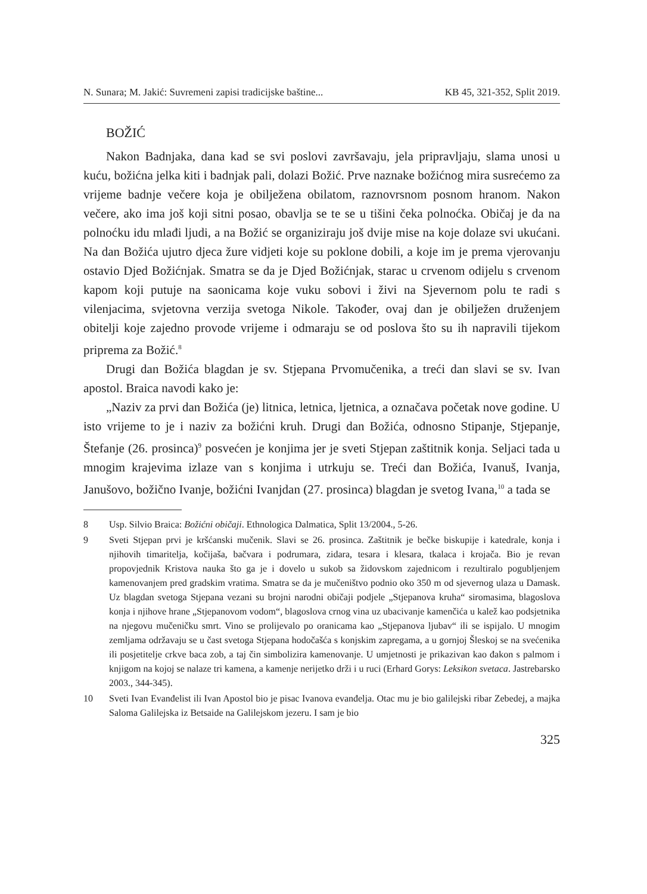N. Sunara; M. Jakić: Suvremeni zapisi tradicijske baštine... KB 45, 321-352, Split 2019.
BOŽIĆ
Nakon Badnjaka, dana kad se svi poslovi završavaju, jela pripravljaju, slama unosi u kuću, božićna jelka kiti i badnjak pali, dolazi Božić. Prve naznake božićnog mira susrećemo za vrijeme badnje večere koja je obilježena obilatom, raznovrsnom posnom hranom. Nakon večere, ako ima još koji sitni posao, obavlja se te se u tišini čeka polnoćka. Običaj je da na polnoćku idu mlađi ljudi, a na Božić se organiziraju još dvije mise na koje dolaze svi ukućani. Na dan Božića ujutro djeca žure vidjeti koje su poklone dobili, a koje im je prema vjerovanju ostavio Djed Božićnjak. Smatra se da je Djed Božićnjak, starac u crvenom odijelu s crvenom kapom koji putuje na saonicama koje vuku sobovi i živi na Sjevernom polu te radi s vilenjacima, svjetovna verzija svetoga Nikole. Također, ovaj dan je obilježen druženjem obitelji koje zajedno provode vrijeme i odmaraju se od poslova što su ih napravili tijekom priprema za Božić.<sup>8</sup>
Drugi dan Božića blagdan je sv. Stjepana Prvomučenika, a treći dan slavi se sv. Ivan apostol. Braica navodi kako je:
„Naziv za prvi dan Božića (je) litnica, letnica, ljetnica, a označava početak nove godine. U isto vrijeme to je i naziv za božićni kruh. Drugi dan Božića, odnosno Stipanje, Stjepanje, Štefanje (26. prosinca)<sup>9</sup> posvećen je konjima jer je sveti Stjepan zaštitnik konja. Seljaci tada u mnogim krajevima izlaze van s konjima i utrkuju se. Treći dan Božića, Ivanuš, Ivanja, Janušovo, božično Ivanje, božićni Ivanjdan (27. prosinca) blagdan je svetog Ivana,<sup>10</sup> a tada se
8 Usp. Silvio Braica: Božićni običaji. Ethnologica Dalmatica, Split 13/2004., 5-26.
9 Sveti Stjepan prvi je kršćanski mučenik. Slavi se 26. prosinca. Zaštitnik je bečke biskupije i katedrale, konja i njihovih timaritelja, kočijaša, bačvara i podrumara, zidara, tesara i klesara, tkalaca i krojača. Bio je revan propovjednik Kristova nauka što ga je i dovelo u sukob sa židovskom zajednicom i rezultiralo pogubljenjem kamenovanjem pred gradskim vratima. Smatra se da je mučeništvo podnio oko 350 m od sjevernog ulaza u Damask. Uz blagdan svetoga Stjepana vezani su brojni narodni običaji podjele „Stjepanova kruha“ siromasima, blagoslova konja i njihove hrane „Stjepanovom vodom“, blagoslova crnog vina uz ubacivanje kamenčića u kalež kao podsjetnika na njegovu mučeničku smrt. Vino se prolijevalo po oranicama kao „Stjepanova ljubav“ ili se ispijalo. U mnogim zemljama održavaju se u čast svetoga Stjepana hodočašća s konjskim zapregama, a u gornjoj Šleskoj se na svećenika ili posjetitelje crkve baca zob, a taj čin simbolizira kamenovanje. U umjetnosti je prikazivan kao đakon s palmom i knjigom na kojoj se nalaze tri kamena, a kamenje nerijetko drži i u ruci (Erhard Gorys: Leksikon svetaca. Jastrebarsko 2003., 344-345).
10 Sveti Ivan Evanđelist ili Ivan Apostol bio je pisac Ivanova evanđelja. Otac mu je bio galilejski ribar Zebedej, a majka Saloma Galilejska iz Betsaide na Galilejskom jezeru. I sam je bio
325